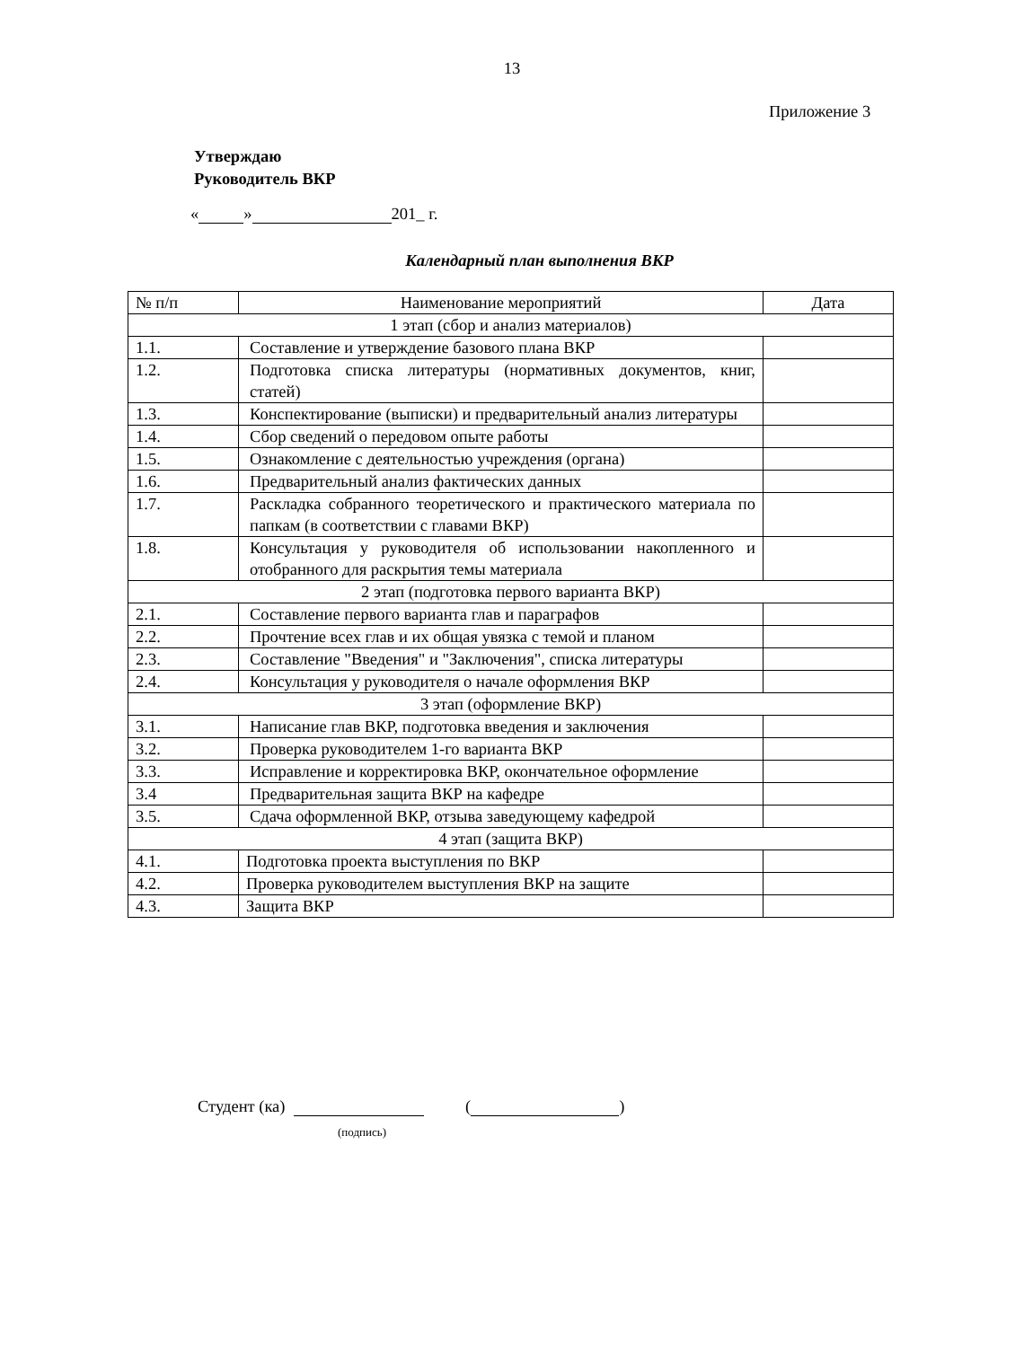13
Приложение 3
Утверждаю
Руководитель ВКР
« » 201_ г.
Календарный план выполнения ВКР
| № п/п | Наименование мероприятий | Дата |
| --- | --- | --- |
| 1 этап (сбор и анализ материалов) | | |
| 1.1. | Составление и утверждение базового плана ВКР | |
| 1.2. | Подготовка списка литературы (нормативных документов, книг, статей) | |
| 1.3. | Конспектирование (выписки) и предварительный анализ литературы | |
| 1.4. | Сбор сведений о передовом опыте работы | |
| 1.5. | Ознакомление с деятельностью учреждения (органа) | |
| 1.6. | Предварительный анализ фактических данных | |
| 1.7. | Раскладка собранного теоретического и практического материала по папкам (в соответствии с главами ВКР) | |
| 1.8. | Консультация у руководителя об использовании накопленного и отобранного для раскрытия темы материала | |
| 2 этап (подготовка первого варианта ВКР) | | |
| 2.1. | Составление первого варианта глав и параграфов | |
| 2.2. | Прочтение всех глав и их общая увязка с темой и планом | |
| 2.3. | Составление "Введения" и "Заключения", списка литературы | |
| 2.4. | Консультация у руководителя о начале оформления ВКР | |
| 3 этап (оформление ВКР) | | |
| 3.1. | Написание глав ВКР, подготовка введения и заключения | |
| 3.2. | Проверка руководителем 1-го варианта ВКР | |
| 3.3. | Исправление и корректировка ВКР, окончательное оформление | |
| 3.4 | Предварительная защита ВКР на кафедре | |
| 3.5. | Сдача оформленной ВКР, отзыва заведующему кафедрой | |
| 4 этап (защита ВКР) | | |
| 4.1. | Подготовка проекта выступления по ВКР | |
| 4.2. | Проверка руководителем выступления ВКР на защите | |
| 4.3. | Защита ВКР | |
Студент (ка) ( )
(подпись)